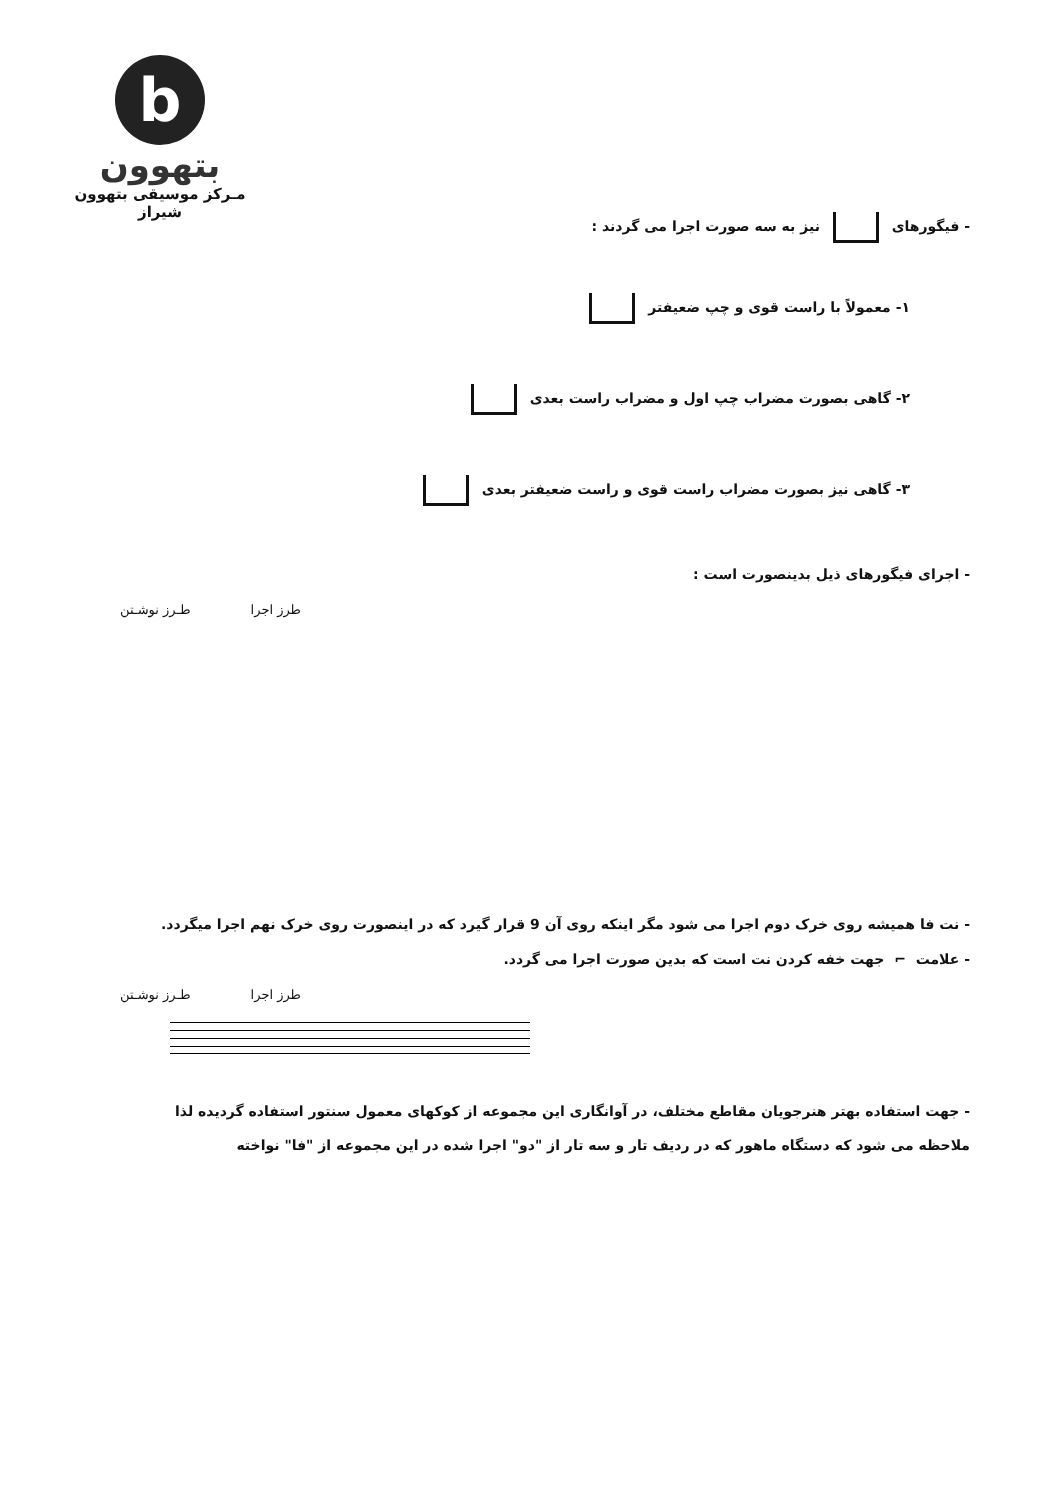b
بتهوون
مـرکز موسیقی بتهوون شیراز
- فیگورهای نیز به سه صورت اجرا می گردند :
۱- معمولاً با راست قوی و چپ ضعیفتر
۲- گاهی بصورت مضراب چپ اول و مضراب راست بعدی
۳- گاهی نیز بصورت مضراب راست قوی و راست ضعیفتر بعدی
- اجرای فیگورهای ذیل بدینصورت است :
طرز اجرا طـرز نوشـتن
- نت فا همیشه روی خرک دوم اجرا می شود مگر اینکه روی آن 9 قرار گیرد که در اینصورت روی خرک نهم اجرا میگردد.
- علامت ⌐ جهت خفه کردن نت است که بدین صورت اجرا می گردد.
طرز اجرا طـرز نوشـتن
- جهت استفاده بهتر هنرجویان مقاطع مختلف، در آوانگاری این مجموعه از کوکهای معمول سنتور استفاده گردیده لذا ملاحظه می شود که دستگاه ماهور که در ردیف تار و سه تار از "دو" اجرا شده در این مجموعه از "فا" نواخته